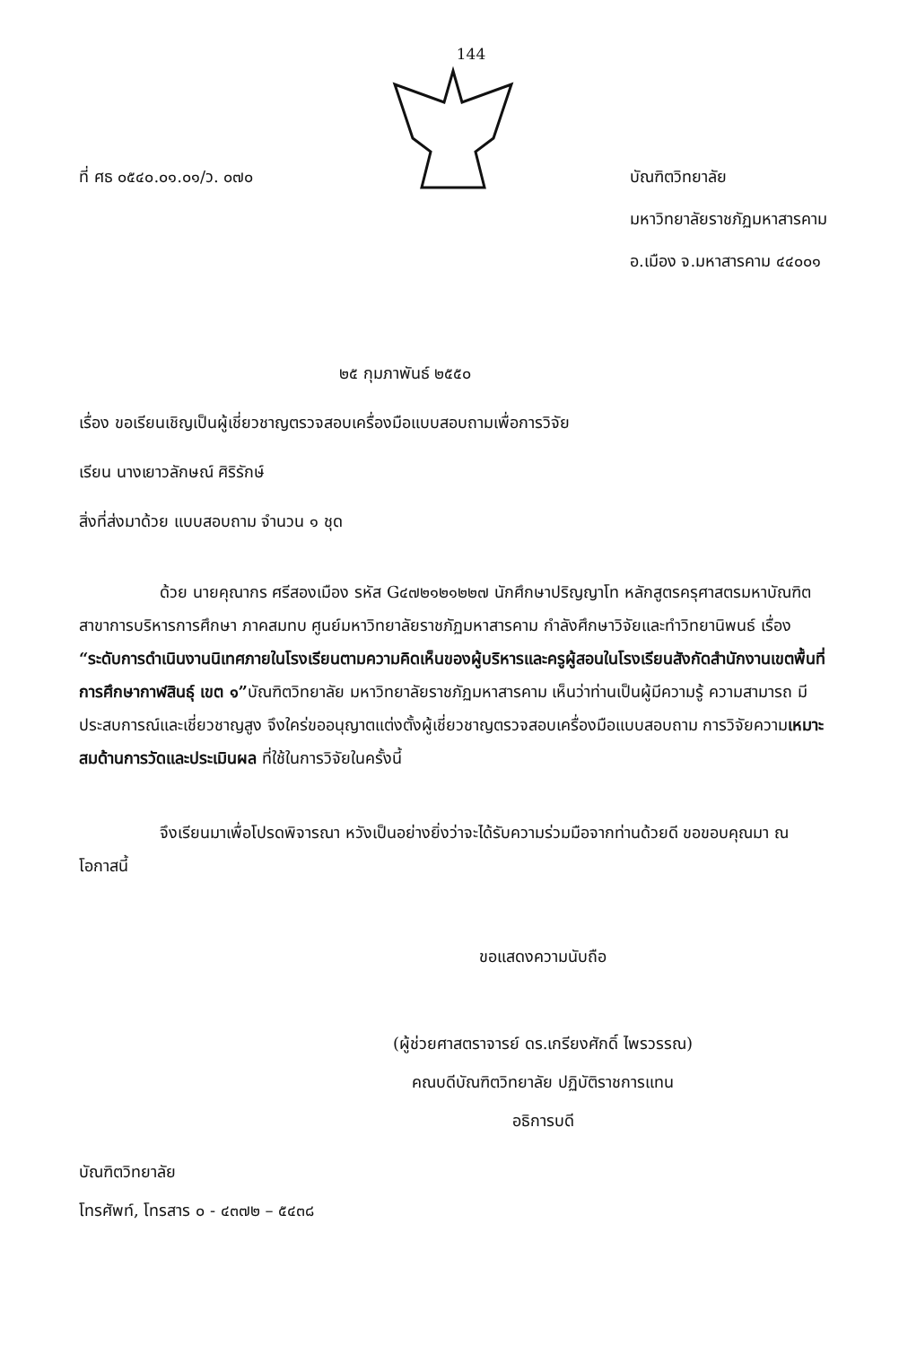144
ที่ ศธ ๐๕๔๐.๐๑.๐๑/ว. ๐๗๐ บัณฑิตวิทยาลัย
มหาวิทยาลัยราชภัฏมหาสารคาม
อ.เมือง จ.มหาสารคาม ๔๔๐๐๑
๒๕ กุมภาพันธ์ ๒๕๕๐
เรื่อง ขอเรียนเชิญเป็นผู้เชี่ยวชาญตรวจสอบเครื่องมือแบบสอบถามเพื่อการวิจัย
เรียน นางเยาวลักษณ์ ศิริรักษ์
สิ่งที่ส่งมาด้วย แบบสอบถาม จำนวน ๑ ชุด
ด้วย นายคุณากร ศรีสองเมือง รหัส G๔๗๒๑๒๑๒๒๗ นักศึกษาปริญญาโท หลักสูตรครุศาสตรมหาบัณฑิต สาขาการบริหารการศึกษา ภาคสมทบ ศูนย์มหาวิทยาลัยราชภัฏมหาสารคาม กำลังศึกษาวิจัยและทำวิทยานิพนธ์ เรื่อง “ระดับการดำเนินงานนิเทศภายในโรงเรียนตามความคิดเห็นของผู้บริหารและครูผู้สอนในโรงเรียนสังกัดสำนักงานเขตพื้นที่การศึกษากาฬสินธุ์ เขต ๑”บัณฑิตวิทยาลัย มหาวิทยาลัยราชภัฏมหาสารคาม เห็นว่าท่านเป็นผู้มีความรู้ ความสามารถ มีประสบการณ์และเชี่ยวชาญสูง จึงใคร่ขออนุญาตแต่งตั้งผู้เชี่ยวชาญตรวจสอบเครื่องมือแบบสอบถาม การวิจัยความเหมาะสมด้านการวัดและประเมินผล ที่ใช้ในการวิจัยในครั้งนี้
จึงเรียนมาเพื่อโปรดพิจารณา หวังเป็นอย่างยิ่งว่าจะได้รับความร่วมมือจากท่านด้วยดี ขอขอบคุณมา ณ โอกาสนี้
ขอแสดงความนับถือ
(ผู้ช่วยศาสตราจารย์ ดร.เกรียงศักดิ์ ไพรวรรณ)
คณบดีบัณฑิตวิทยาลัย ปฏิบัติราชการแทน
อธิการบดี
บัณฑิตวิทยาลัย
โทรศัพท์, โทรสาร ๐ - ๔๓๗๒ – ๕๔๓๘